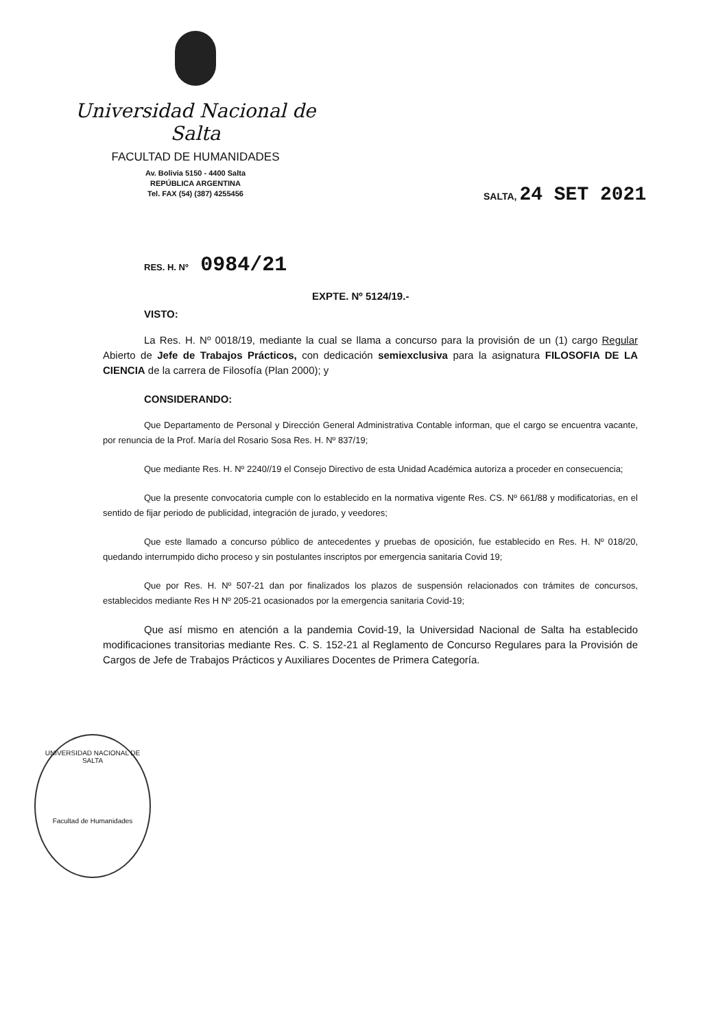Universidad Nacional de Salta
FACULTAD DE HUMANIDADES
Av. Bolivia 5150 - 4400 Salta
REPÚBLICA ARGENTINA
Tel. FAX (54) (387) 4255456
SALTA, 24 SET 2021
RES. H. Nº 0984/21
EXPTE. Nº 5124/19.-
VISTO:
La Res. H. Nº 0018/19, mediante la cual se llama a concurso para la provisión de un (1) cargo Regular Abierto de Jefe de Trabajos Prácticos, con dedicación semiexclusiva para la asignatura FILOSOFIA DE LA CIENCIA de la carrera de Filosofía (Plan 2000); y
CONSIDERANDO:
Que Departamento de Personal y Dirección General Administrativa Contable informan, que el cargo se encuentra vacante, por renuncia de la Prof. María del Rosario Sosa Res. H. Nº 837/19;
Que mediante Res. H. Nº 2240//19 el Consejo Directivo de esta Unidad Académica autoriza a proceder en consecuencia;
Que la presente convocatoria cumple con lo establecido en la normativa vigente Res. CS. Nº 661/88 y modificatorias, en el sentido de fijar periodo de publicidad, integración de jurado, y veedores;
Que este llamado a concurso público de antecedentes y pruebas de oposición, fue establecido en Res. H. Nº 018/20, quedando interrumpido dicho proceso y sin postulantes inscriptos por emergencia sanitaria Covid 19;
Que por Res. H. Nº 507-21 dan por finalizados los plazos de suspensión relacionados con trámites de concursos, establecidos mediante Res H Nº 205-21 ocasionados por la emergencia sanitaria Covid-19;
Que así mismo en atención a la pandemia Covid-19, la Universidad Nacional de Salta ha establecido modificaciones transitorias mediante Res. C. S. 152-21 al Reglamento de Concurso Regulares para la Provisión de Cargos de Jefe de Trabajos Prácticos y Auxiliares Docentes de Primera Categoría.
UNIVERSIDAD NACIONAL DE SALTA
Facultad de Humanidades